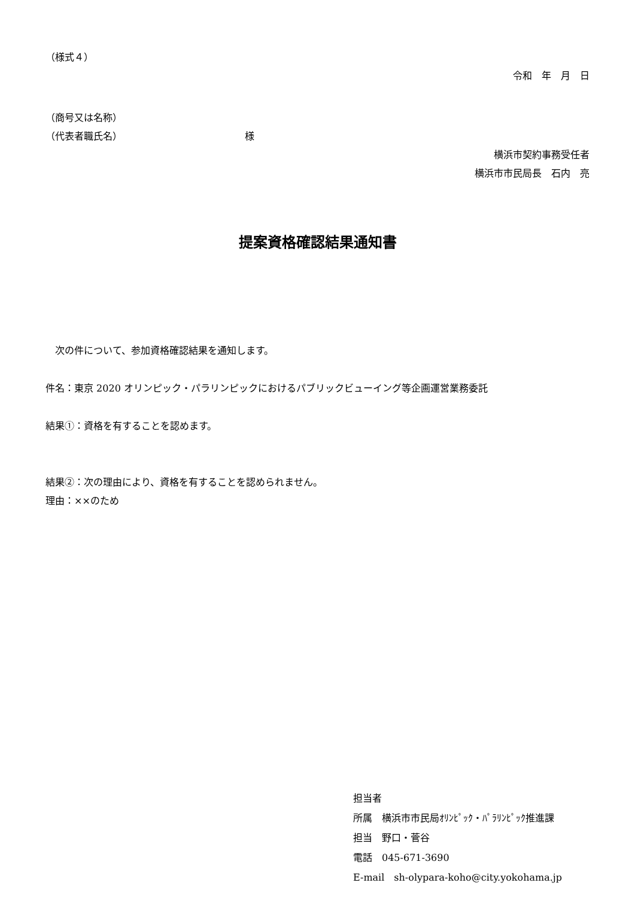（様式４）
令和　年　月　日
（商号又は名称）
（代表者職氏名） 様
横浜市契約事務受任者
横浜市市民局長　石内　亮
提案資格確認結果通知書
　次の件について、参加資格確認結果を通知します。
件名：東京 2020 オリンピック・パラリンピックにおけるパブリックビューイング等企画運営業務委託
結果①：資格を有することを認めます。
結果②：次の理由により、資格を有することを認められません。
理由：××のため
担当者
所属　横浜市市民局ｵﾘﾝﾋﾟｯｸ・ﾊﾟﾗﾘﾝﾋﾟｯｸ推進課
担当　野口・菅谷
電話　045-671-3690
E-mail　sh-olypara-koho@city.yokohama.jp